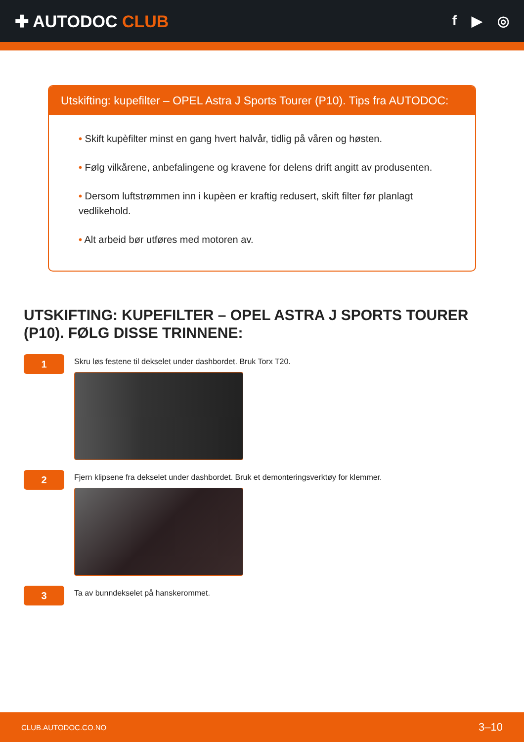✚ AUTODOC CLUB
f ▶ ◎
Utskifting: kupefilter – OPEL Astra J Sports Tourer (P10). Tips fra AUTODOC:
• Skift kupèfilter minst en gang hvert halvår, tidlig på våren og høsten.
• Følg vilkårene, anbefalingene og kravene for delens drift angitt av produsenten.
• Dersom luftstrømmen inn i kupèen er kraftig redusert, skift filter før planlagt vedlikehold.
• Alt arbeid bør utføres med motoren av.
UTSKIFTING: KUPEFILTER – OPEL ASTRA J SPORTS TOURER (P10). FØLG DISSE TRINNENE:
1
Skru løs festene til dekselet under dashbordet. Bruk Torx T20.
2
Fjern klipsene fra dekselet under dashbordet. Bruk et demonteringsverktøy for klemmer.
3
Ta av bunndekselet på hanskerommet.
CLUB.AUTODOC.CO.NO 3–10